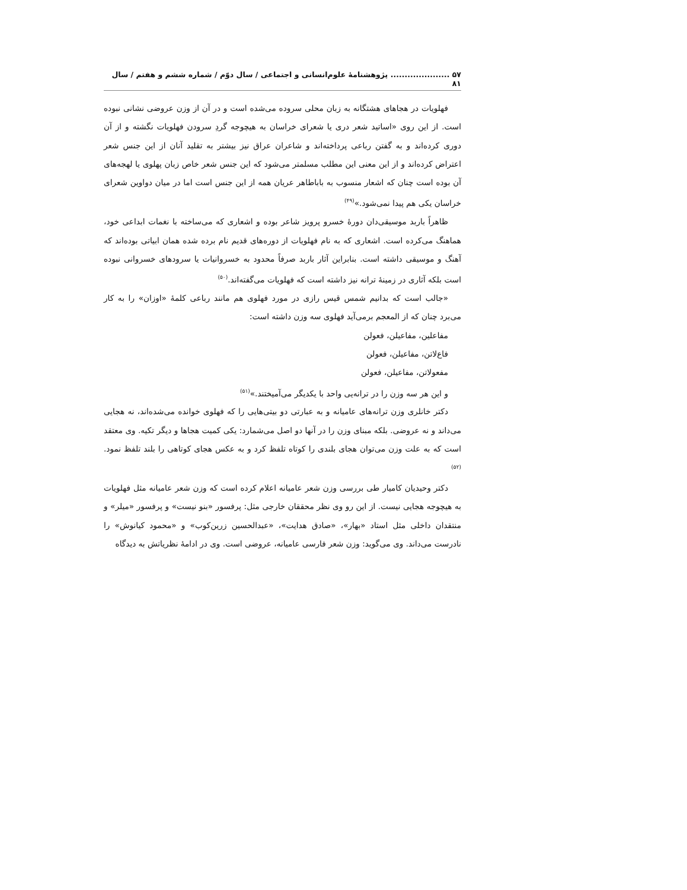۵۷ ..................... پژوهشنامهٔ علوم‌انسانی و اجتماعی / سال دوّم / شماره ششم و هفتم / سال ۸۱
فهلویات در هجاهای هشتگانه به زبان محلی سروده می‌شده است و در آن از وزن عروضی نشانی نبوده است. از این روی «اساتید شعر دری یا شعرای خراسان به هیچوجه گردِ سرودن فهلویات نگشته و از آن دوری کرده‌اند و به گفتن رباعی پرداخته‌اند و شاعران عراق نیز بیشتر به تقلید آنان از این جنس شعر اعتراض کرده‌اند و از این معنی این مطلب مسلمتر می‌شود که این جنس شعر خاص زبان پهلوی یا لهجه‌های آن بوده است چنان که اشعار منسوب به باباطاهر عریان همه از این جنس است اما در میان دواوین شعرای خراسان یکی هم پیدا نمی‌شود.»<sup>(۴۹)</sup>
ظاهراً باربد موسیقی‌دان دورهٔ خسرو پرویز شاعر بوده و اشعاری که می‌ساخته با نغمات ابداعی خود، هماهنگ می‌کرده است. اشعاری که به نام فهلویات از دوره‌های قدیم نام برده شده همان ابیاتی بوده‌اند که آهنگ و موسیقی داشته است. بنابراین آثار باربد صرفاً محدود به خسروانیات یا سرودهای خسروانی نبوده است بلکه آثاری در زمینهٔ ترانه نیز داشته است که فهلویات می‌گفته‌اند.<sup>(۵۰)</sup>
«جالب است که بدانیم شمس قیس رازی در مورد فهلوی هم مانند رباعی کلمهٔ «اوزان» را به کار می‌برد چنان که از المعجم برمی‌آید فهلوی سه وزن داشته است:
مفاعلین، مفاعیلن، فعولن
فاع‌لاتن، مفاعیلن، فعولن
مفعولاتن، مفاعیلن، فعولن
و این هر سه وزن را در ترانه‌یی واحد با یکدیگر می‌آمیختند.»<sup>(۵۱)</sup>
دکتر خانلری وزن ترانه‌های عامیانه و به عبارتی دو بیتی‌هایی را که فهلوی خوانده می‌شده‌اند، نه هجایی می‌داند و نه عروضی. بلکه مبنای وزن را در آنها دو اصل می‌شمارد: یکی کمیت هجاها و دیگر تکیه. وی معتقد است که به علت وزن می‌توان هجای بلندی را کوتاه تلفظ کرد و به عکس هجای کوتاهی را بلند تلفظ نمود.<sup>(۵۲)</sup>
دکتر وحیدیان کامیار طی بررسی وزن شعر عامیانه اعلام کرده است که وزن شعر عامیانه مثل فهلویات به هیچوجه هجایی نیست. از این رو وی نظر محققان خارجی مثل: پرفسور «بنو نیست» و پرفسور «میلر» و منتقدان داخلی مثل استاد «بهار»، «صادق هدایت»، «عبدالحسین زرین‌کوب» و «محمود کیانوش» را نادرست می‌داند. وی می‌گوید: وزن شعر فارسی عامیانه، عروضی است. وی در ادامهٔ نظریاتش به دیدگاه